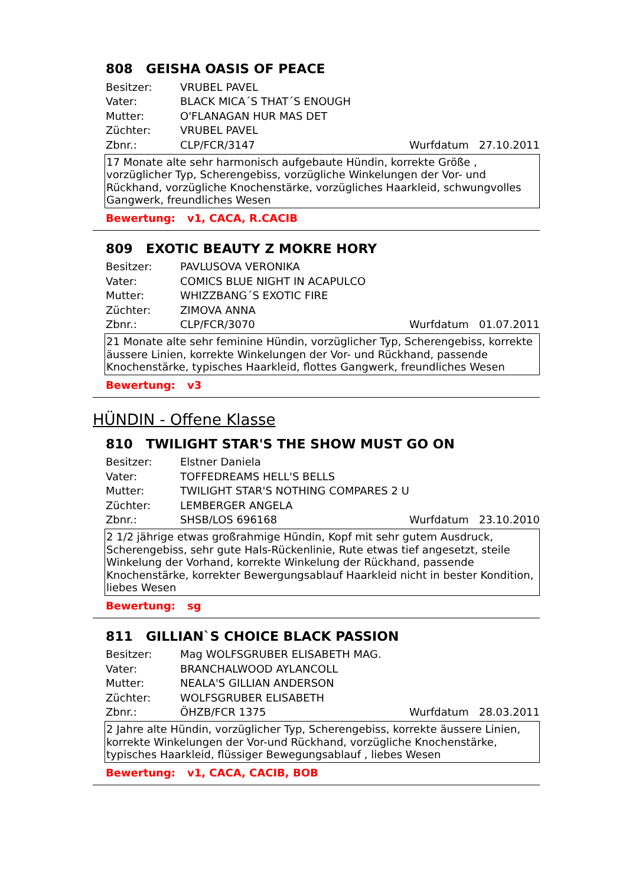808 GEISHA OASIS OF PEACE
Besitzer: VRUBEL PAVEL
Vater: BLACK MICA´S THAT´S ENOUGH
Mutter: O'FLANAGAN HUR MAS DET
Züchter: VRUBEL PAVEL
Zbnr.: CLP/FCR/3147
Wurfdatum 27.10.2011
17 Monate alte sehr harmonisch aufgebaute Hündin, korrekte Größe , vorzüglicher Typ, Scherengebiss, vorzügliche Winkelungen der Vor- und Rückhand, vorzügliche Knochenstärke, vorzügliches Haarkleid, schwungvolles Gangwerk, freundliches Wesen
Bewertung: v1, CACA, R.CACIB
809 EXOTIC BEAUTY Z MOKRE HORY
Besitzer: PAVLUSOVA VERONIKA
Vater: COMICS BLUE NIGHT IN ACAPULCO
Mutter: WHIZZBANG´S EXOTIC FIRE
Züchter: ZIMOVA ANNA
Zbnr.: CLP/FCR/3070
Wurfdatum 01.07.2011
21 Monate alte sehr feminine Hündin, vorzüglicher Typ, Scherengebiss, korrekte äussere Linien, korrekte Winkelungen der Vor- und Rückhand, passende Knochenstärke, typisches Haarkleid, flottes Gangwerk, freundliches Wesen
Bewertung: v3
HÜNDIN - Offene Klasse
810 TWILIGHT STAR'S THE SHOW MUST GO ON
Besitzer: Elstner Daniela
Vater: TOFFEDREAMS HELL'S BELLS
Mutter:
TWILIGHT STAR'S NOTHING COMPARES 2 U
Züchter: LEMBERGER ANGELA
Zbnr.: SHSB/LOS 696168
Wurfdatum 23.10.2010
2 1/2 jährige etwas großrahmige Hündin, Kopf mit sehr gutem Ausdruck, Scherengebiss, sehr gute Hals-Rückenlinie, Rute etwas tief angesetzt, steile Winkelung der Vorhand, korrekte Winkelung der Rückhand, passende Knochenstärke, korrekter Bewergungsablauf Haarkleid nicht in bester Kondition, liebes Wesen
Bewertung: sg
811 GILLIAN`S CHOICE BLACK PASSION
Besitzer: Mag WOLFSGRUBER ELISABETH MAG.
Vater: BRANCHALWOOD AYLANCOLL
Mutter: NEALA'S GILLIAN ANDERSON
Züchter: WOLFSGRUBER ELISABETH
Zbnr.: ÖHZB/FCR 1375
Wurfdatum 28.03.2011
2 Jahre alte Hündin, vorzüglicher Typ, Scherengebiss, korrekte äussere Linien, korrekte Winkelungen der Vor-und Rückhand, vorzügliche Knochenstärke, typisches Haarkleid, flüssiger Bewegungsablauf , liebes Wesen
Bewertung: v1, CACA, CACIB, BOB